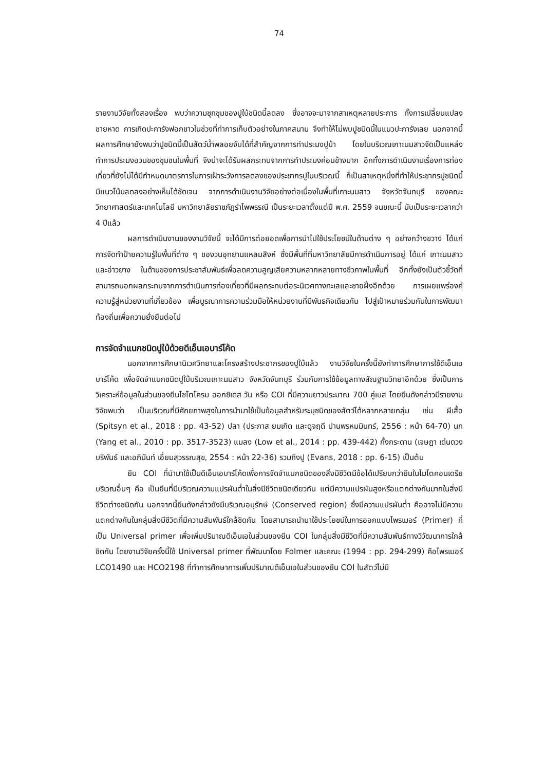74
รายงานวิจัยทั้งสองเรื่อง พบว่าความชุกชุมของปูใบ้ชนิดนี้ลดลง ซึ่งอาจจะมาจากสาเหตุหลายประการ ทั้งการเปลี่ยนแปลงชายหาด การเกิดปะการังฟอกขาวในช่วงที่ทำการเก็บตัวอย่างในภาคสนาม จึงทำให้ไม่พบปูชนิดนี้ในแนวปะการังเลย นอกจากนี้ผลการศึกษายังพบว่าปูชนิดนี้เป็นสัตว์น้ำพลอยจับได้ที่สำคัญจากการทำประมงปูม้า โดยในบริเวณเกาะนมสาวจัดเป็นแหล่งทำการประมงอวนของชุมชนในพื้นที่ จึงน่าจะได้รับผลกระทบจากการทำประมงค่อนข้างมาก อีกทั้งการดำเนินงานเรื่องการท่องเที่ยวที่ยังไม่ได้มีกำหนดมาตรการในการเฝ้าระวังการลดลงของประชากรปูในบริเวณนี้ ก็เป็นสาเหตุหนึ่งที่ทำให้ประชากรปูชนิดนี้มีแนวโน้มลดลงอย่างเห็นได้ชัดเจน จากการดำเนินงานวิจัยอย่างต่อเนื่องในพื้นที่เกาะนมสาว จังหวัดจันทบุรี ของคณะวิทยาศาสตร์และเทคโนโลยี มหาวิทยาลัยราชภัฏรำไพพรรณี เป็นระยะเวลาตั้งแต่ปี พ.ศ. 2559 จนขณะนี้ นับเป็นระยะเวลากว่า 4 ปีแล้ว
ผลการดำเนินงานของงานวิจัยนี้ จะได้มีการต่อยอดเพื่อการนำไปใช้ประโยชน์ในด้านต่าง ๆ อย่างกว้างขวาง ได้แก่ การจัดทำป้ายความรู้ในพื้นที่ต่าง ๆ ของวนอุทยานแหลมสิงห์ ซึ่งมีพื้นที่ที่มหาวิทยาลัยมีการดำเนินการอยู่ ได้แก่ เกาะนมสาว และอ่าวยาง ในด้านของการประชาสัมพันธ์เพื่อลดความสูญเสียความหลากหลายทางชีวภาพในพื้นที่ อีกทั้งยังเป็นตัวชี้วัดที่สามารถบอกผลกระทบจากการดำเนินการท่องเที่ยวที่มีผลกระทบต่อระนิเวศทางทะเลและชายฝั่งอีกด้วย การเผยแพร่องค์ความรู้สู่หน่วยงานที่เกี่ยวข้อง เพื่อบูรณาการความร่วมมือให้หน่วยงานที่มีพันธกิจเดียวกัน ไปสู่เป้าหมายร่วมกันในการพัฒนาท้องถิ่นเพื่อความยั่งยืนต่อไป
การจัดจำแนกชนิดปูใบ้ด้วยดีเอ็นเอบาร์โค้ด
นอกจากการศึกษานิเวศวิทยาและโครงสร้างประชากรของปูใบ้แล้ว งานวิจัยในครั้งนี้ยังทำการศึกษาการใช้ดีเอ็นเอบาร์โค้ด เพื่อจัดจำแนกชนิดปูใบ้บริเวณเกาะนมสาว จังหวัดจันทบุรี ร่วมกับการใช้ข้อมูลทางสัณฐานวิทยาอีกด้วย ซึ่งเป็นการวิเคราะห์ข้อมูลในส่วนของยีนไซโตโครม ออกซิเดส วัน หรือ COI ที่มีความยาวประมาณ 700 คู่เบส โดยยีนดังกล่าวมีรายงานวิจัยพบว่า เป็นบริเวณที่มีศักยภาพสูงในการนำมาใช้เป็นข้อมูลสำหรับระบุชนิดของสัตว์ได้หลากหลายกลุ่ม เช่น ผีเสื้อ (Spitsyn et al., 2018 : pp. 43-52) ปลา (ประภาส ยมเกิด และดุจฤดี ปานพรหมมินทร์, 2556 : หน้า 64-70) นก (Yang et al., 2010 : pp. 3517-3523) แมลง (Low et al., 2014 : pp. 439-442) กั้งกระดาน (เจษฎา เด่นดวงบริพันธ์ และอภินันท์ เอี่ยมสุวรรณสุข, 2554 : หน้า 22-36) รวมถึงปู (Evans, 2018 : pp. 6-15) เป็นต้น
ยีน COI ที่นำมาใช้เป็นดีเอ็นเอบาร์โค้ดเพื่อการจัดจำแนกชนิดของสิ่งมีชีวิตมีข้อได้เปรียบกว่ายีนในไมโตคอนเดรียบริเวณอื่นๆ คือ เป็นยีนที่มีบริเวณความแปรผันต่ำในสิ่งมีชีวิตชนิดเดียวกัน แต่มีความแปรผันสูงหรือแตกต่างกันมากในสิ่งมีชีวิตต่างชนิดกัน นอกจากนี้ยีนดังกล่าวยังมีบริเวณอนุรักษ์ (Conserved region) ซึ่งมีความแปรผันต่ำ คืออาจไม่มีความแตกต่างกันในกลุ่มสิ่งมีชีวิตที่มีความสัมพันธ์ใกล้ชิดกัน โดยสามารถนำมาใช้ประโยชน์ในการออกแบบไพรเมอร์ (Primer) ที่เป็น Universal primer เพื่อเพิ่มปริมาณดีเอ็นเอในส่วนของยีน COI ในกลุ่มสิ่งมีชีวิตที่มีความสัมพันธ์ทางวิวัฒนาการใกล้ชิดกัน โดยงานวิจัยครั้งนี้ใช้ Universal primer ที่พัฒนาโดย Folmer และคณะ (1994 : pp. 294-299) คือไพรเมอร์ LCO1490 และ HCO2198 ที่ทำการศึกษาการเพิ่มปริมาณดีเอ็นเอในส่วนของยีน COI ในสัตว์ไม่มี